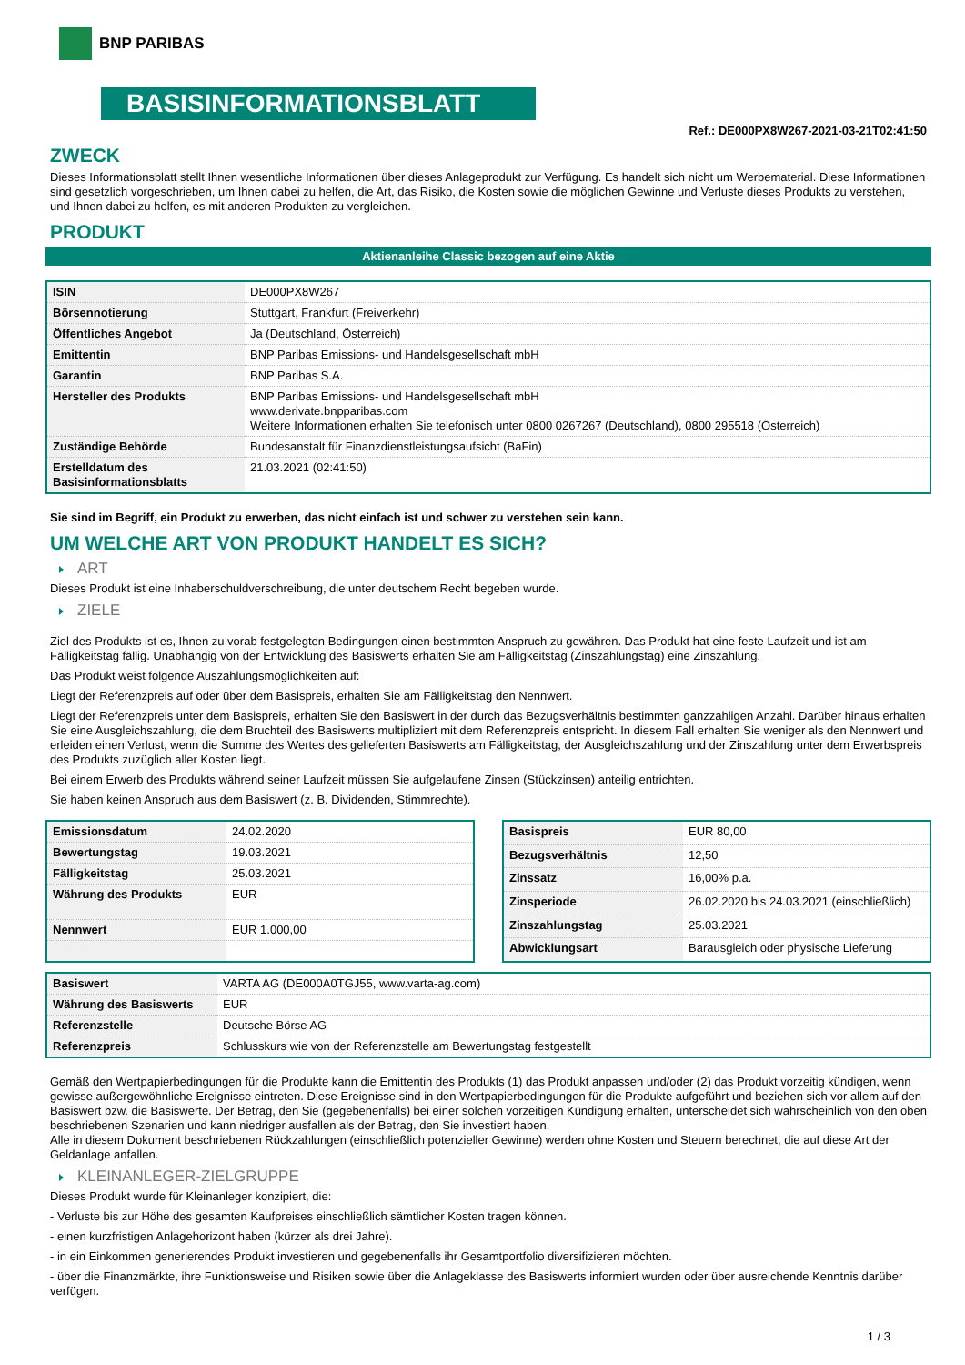BNP PARIBAS
BASISINFORMATIONSBLATT
Ref.: DE000PX8W267-2021-03-21T02:41:50
ZWECK
Dieses Informationsblatt stellt Ihnen wesentliche Informationen über dieses Anlageprodukt zur Verfügung. Es handelt sich nicht um Werbematerial. Diese Informationen sind gesetzlich vorgeschrieben, um Ihnen dabei zu helfen, die Art, das Risiko, die Kosten sowie die möglichen Gewinne und Verluste dieses Produkts zu verstehen, und Ihnen dabei zu helfen, es mit anderen Produkten zu vergleichen.
PRODUKT
Aktienanleihe Classic bezogen auf eine Aktie
| ISIN | DE000PX8W267 |
| Börsennotierung | Stuttgart, Frankfurt (Freiverkehr) |
| Öffentliches Angebot | Ja (Deutschland, Österreich) |
| Emittentin | BNP Paribas Emissions- und Handelsgesellschaft mbH |
| Garantin | BNP Paribas S.A. |
| Hersteller des Produkts | BNP Paribas Emissions- und Handelsgesellschaft mbH www.derivate.bnpparibas.com Weitere Informationen erhalten Sie telefonisch unter 0800 0267267 (Deutschland), 0800 295518 (Österreich) |
| Zuständige Behörde | Bundesanstalt für Finanzdienstleistungsaufsicht (BaFin) |
| Erstelldatum des Basisinformationsblatts | 21.03.2021 (02:41:50) |
Sie sind im Begriff, ein Produkt zu erwerben, das nicht einfach ist und schwer zu verstehen sein kann.
UM WELCHE ART VON PRODUKT HANDELT ES SICH?
ART
Dieses Produkt ist eine Inhaberschuldverschreibung, die unter deutschem Recht begeben wurde.
ZIELE
Ziel des Produkts ist es, Ihnen zu vorab festgelegten Bedingungen einen bestimmten Anspruch zu gewähren. Das Produkt hat eine feste Laufzeit und ist am Fälligkeitstag fällig. Unabhängig von der Entwicklung des Basiswerts erhalten Sie am Fälligkeitstag (Zinszahlungstag) eine Zinszahlung.
Das Produkt weist folgende Auszahlungsmöglichkeiten auf:
Liegt der Referenzpreis auf oder über dem Basispreis, erhalten Sie am Fälligkeitstag den Nennwert.
Liegt der Referenzpreis unter dem Basispreis, erhalten Sie den Basiswert in der durch das Bezugsverhältnis bestimmten ganzzahligen Anzahl. Darüber hinaus erhalten Sie eine Ausgleichszahlung, die dem Bruchteil des Basiswerts multipliziert mit dem Referenzpreis entspricht. In diesem Fall erhalten Sie weniger als den Nennwert und erleiden einen Verlust, wenn die Summe des Wertes des gelieferten Basiswerts am Fälligkeitstag, der Ausgleichszahlung und der Zinszahlung unter dem Erwerbspreis des Produkts zuzüglich aller Kosten liegt.
Bei einem Erwerb des Produkts während seiner Laufzeit müssen Sie aufgelaufene Zinsen (Stückzinsen) anteilig entrichten.
Sie haben keinen Anspruch aus dem Basiswert (z. B. Dividenden, Stimmrechte).
| Emissionsdatum | 24.02.2020 |
| Bewertungstag | 19.03.2021 |
| Fälligkeitstag | 25.03.2021 |
| Währung des Produkts | EUR |
| Nennwert | EUR 1.000,00 |
| Basispreis | EUR 80,00 |
| Bezugsverhältnis | 12,50 |
| Zinssatz | 16,00% p.a. |
| Zinsperiode | 26.02.2020 bis 24.03.2021 (einschließlich) |
| Zinszahlungstag | 25.03.2021 |
| Abwicklungsart | Barausgleich oder physische Lieferung |
| Basiswert | VARTA AG (DE000A0TGJ55, www.varta-ag.com) |
| Währung des Basiswerts | EUR |
| Referenzstelle | Deutsche Börse AG |
| Referenzpreis | Schlusskurs wie von der Referenzstelle am Bewertungstag festgestellt |
Gemäß den Wertpapierbedingungen für die Produkte kann die Emittentin des Produkts (1) das Produkt anpassen und/oder (2) das Produkt vorzeitig kündigen, wenn gewisse außergewöhnliche Ereignisse eintreten. Diese Ereignisse sind in den Wertpapierbedingungen für die Produkte aufgeführt und beziehen sich vor allem auf den Basiswert bzw. die Basiswerte. Der Betrag, den Sie (gegebenenfalls) bei einer solchen vorzeitigen Kündigung erhalten, unterscheidet sich wahrscheinlich von den oben beschriebenen Szenarien und kann niedriger ausfallen als der Betrag, den Sie investiert haben.
Alle in diesem Dokument beschriebenen Rückzahlungen (einschließlich potenzieller Gewinne) werden ohne Kosten und Steuern berechnet, die auf diese Art der Geldanlage anfallen.
KLEINANLEGER-ZIELGRUPPE
Dieses Produkt wurde für Kleinanleger konzipiert, die:
- Verluste bis zur Höhe des gesamten Kaufpreises einschließlich sämtlicher Kosten tragen können.
- einen kurzfristigen Anlagehorizont haben (kürzer als drei Jahre).
- in ein Einkommen generierendes Produkt investieren und gegebenenfalls ihr Gesamtportfolio diversifizieren möchten.
- über die Finanzmärkte, ihre Funktionsweise und Risiken sowie über die Anlageklasse des Basiswerts informiert wurden oder über ausreichende Kenntnis darüber verfügen.
1 / 3